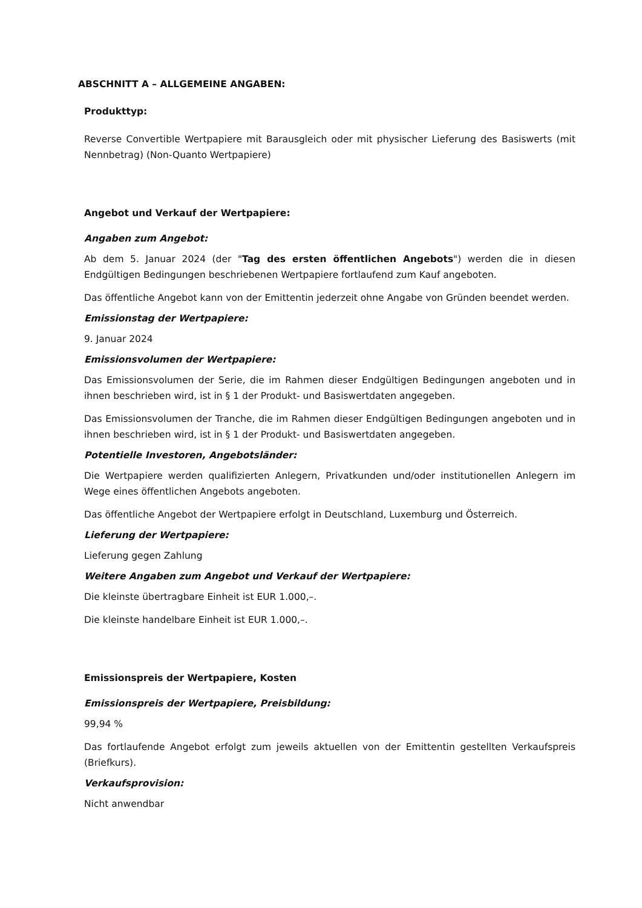ABSCHNITT A – ALLGEMEINE ANGABEN:
Produkttyp:
Reverse Convertible Wertpapiere mit Barausgleich oder mit physischer Lieferung des Basiswerts (mit Nennbetrag) (Non-Quanto Wertpapiere)
Angebot und Verkauf der Wertpapiere:
Angaben zum Angebot:
Ab dem 5. Januar 2024 (der "Tag des ersten öffentlichen Angebots") werden die in diesen Endgültigen Bedingungen beschriebenen Wertpapiere fortlaufend zum Kauf angeboten.
Das öffentliche Angebot kann von der Emittentin jederzeit ohne Angabe von Gründen beendet werden.
Emissionstag der Wertpapiere:
9. Januar 2024
Emissionsvolumen der Wertpapiere:
Das Emissionsvolumen der Serie, die im Rahmen dieser Endgültigen Bedingungen angeboten und in ihnen beschrieben wird, ist in § 1 der Produkt- und Basiswertdaten angegeben.
Das Emissionsvolumen der Tranche, die im Rahmen dieser Endgültigen Bedingungen angeboten und in ihnen beschrieben wird, ist in § 1 der Produkt- und Basiswertdaten angegeben.
Potentielle Investoren, Angebotsländer:
Die Wertpapiere werden qualifizierten Anlegern, Privatkunden und/oder institutionellen Anlegern im Wege eines öffentlichen Angebots angeboten.
Das öffentliche Angebot der Wertpapiere erfolgt in Deutschland, Luxemburg und Österreich.
Lieferung der Wertpapiere:
Lieferung gegen Zahlung
Weitere Angaben zum Angebot und Verkauf der Wertpapiere:
Die kleinste übertragbare Einheit ist EUR 1.000,–.
Die kleinste handelbare Einheit ist EUR 1.000,–.
Emissionspreis der Wertpapiere, Kosten
Emissionspreis der Wertpapiere, Preisbildung:
99,94 %
Das fortlaufende Angebot erfolgt zum jeweils aktuellen von der Emittentin gestellten Verkaufspreis (Briefkurs).
Verkaufsprovision:
Nicht anwendbar